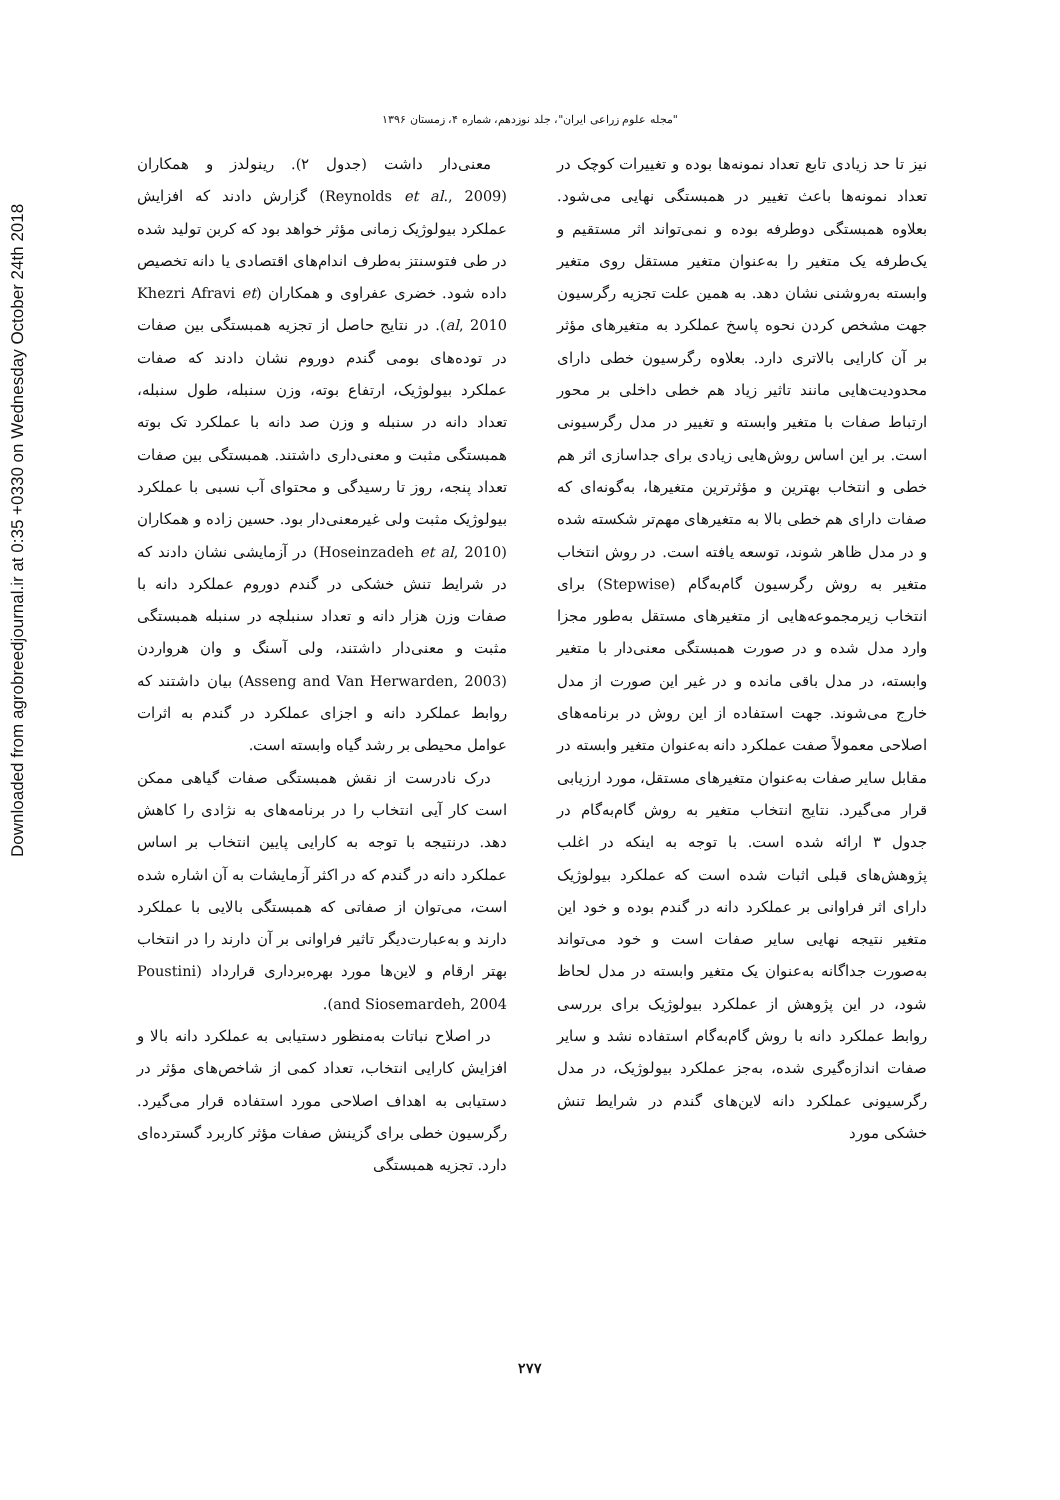Downloaded from agrobreedjournal.ir at 0:35 +0330 on Wednesday October 24th 2018
"مجله علوم زراعی ایران"، جلد نوزدهم، شماره ۴، زمستان ۱۳۹۶
معنی‌دار داشت (جدول ۲). رینولدز و همکاران (Reynolds et al., 2009) گزارش دادند که افزایش عملکرد بیولوژیک زمانی مؤثر خواهد بود که کربن تولید شده در طی فتوسنتز به‌طرف اندام‌های اقتصادی یا دانه تخصیص داده شود. خضری عفراوی و همکاران (Khezri Afravi et al, 2010). در نتایج حاصل از تجزیه همبستگی بین صفات در توده‌های بومی گندم دوروم نشان دادند که صفات عملکرد بیولوژیک، ارتفاع بوته، وزن سنبله، طول سنبله، تعداد دانه در سنبله و وزن صد دانه با عملکرد تک بوته همبستگی مثبت و معنی‌داری داشتند. همبستگی بین صفات تعداد پنجه، روز تا رسیدگی و محتوای آب نسبی با عملکرد بیولوژیک مثبت ولی غیرمعنی‌دار بود. حسین زاده و همکاران (Hoseinzadeh et al, 2010) در آزمایشی نشان دادند که در شرایط تنش خشکی در گندم دوروم عملکرد دانه با صفات وزن هزار دانه و تعداد سنبلچه در سنبله همبستگی مثبت و معنی‌دار داشتند، ولی آسنگ و وان هرواردن (Asseng and Van Herwarden, 2003) بیان داشتند که روابط عملکرد دانه و اجزای عملکرد در گندم به اثرات عوامل محیطی بر رشد گیاه وابسته است.
درک نادرست از نقش همبستگی صفات گیاهی ممکن است کار آیی انتخاب را در برنامه‌های به نژادی را کاهش دهد. درنتیجه با توجه به کارایی پایین انتخاب بر اساس عملکرد دانه در گندم که در اکثر آزمایشات به آن اشاره شده است، می‌توان از صفاتی که همبستگی بالایی با عملکرد دارند و به‌عبارت‌دیگر تاثیر فراوانی بر آن دارند را در انتخاب بهتر ارقام و لاین‌ها مورد بهره‌برداری قرارداد (Poustini and Siosemardeh, 2004).
در اصلاح نباتات به‌منظور دستیابی به عملکرد دانه بالا و افزایش کارایی انتخاب، تعداد کمی از شاخص‌های مؤثر در دستیابی به اهداف اصلاحی مورد استفاده قرار می‌گیرد. رگرسیون خطی برای گزینش صفات مؤثر کاربرد گسترده‌ای دارد. تجزیه همبستگی
نیز تا حد زیادی تابع تعداد نمونه‌ها بوده و تغییرات کوچک در تعداد نمونه‌ها باعث تغییر در همبستگی نهایی می‌شود. بعلاوه همبستگی دوطرفه بوده و نمی‌تواند اثر مستقیم و یک‌طرفه یک متغیر را به‌عنوان متغیر مستقل روی متغیر وابسته به‌روشنی نشان دهد. به همین علت تجزیه رگرسیون جهت مشخص کردن نحوه پاسخ عملکرد به متغیرهای مؤثر بر آن کارایی بالاتری دارد. بعلاوه رگرسیون خطی دارای محدودیت‌هایی مانند تاثیر زیاد هم خطی داخلی بر محور ارتباط صفات با متغیر وابسته و تغییر در مدل رگرسیونی است. بر این اساس روش‌هایی زیادی برای جداسازی اثر هم خطی و انتخاب بهترین و مؤثرترین متغیرها، به‌گونه‌ای که صفات دارای هم خطی بالا به متغیرهای مهم‌تر شکسته شده و در مدل ظاهر شوند، توسعه یافته است. در روش انتخاب متغیر به روش رگرسیون گام‌به‌گام (Stepwise) برای انتخاب زیرمجموعه‌هایی از متغیرهای مستقل به‌طور مجزا وارد مدل شده و در صورت همبستگی معنی‌دار با متغیر وابسته، در مدل باقی مانده و در غیر این صورت از مدل خارج می‌شوند. جهت استفاده از این روش در برنامه‌های اصلاحی معمولاً صفت عملکرد دانه به‌عنوان متغیر وابسته در مقابل سایر صفات به‌عنوان متغیرهای مستقل، مورد ارزیابی قرار می‌گیرد. نتایج انتخاب متغیر به روش گام‌به‌گام در جدول ۳ ارائه شده است. با توجه به اینکه در اغلب پژوهش‌های قبلی اثبات شده است که عملکرد بیولوژیک دارای اثر فراوانی بر عملکرد دانه در گندم بوده و خود این متغیر نتیجه نهایی سایر صفات است و خود می‌تواند به‌صورت جداگانه به‌عنوان یک متغیر وابسته در مدل لحاظ شود، در این پژوهش از عملکرد بیولوژیک برای بررسی روابط عملکرد دانه با روش گام‌به‌گام استفاده نشد و سایر صفات اندازه‌گیری شده، به‌جز عملکرد بیولوژیک، در مدل رگرسیونی عملکرد دانه لاین‌های گندم در شرایط تنش خشکی مورد
۲۷۷